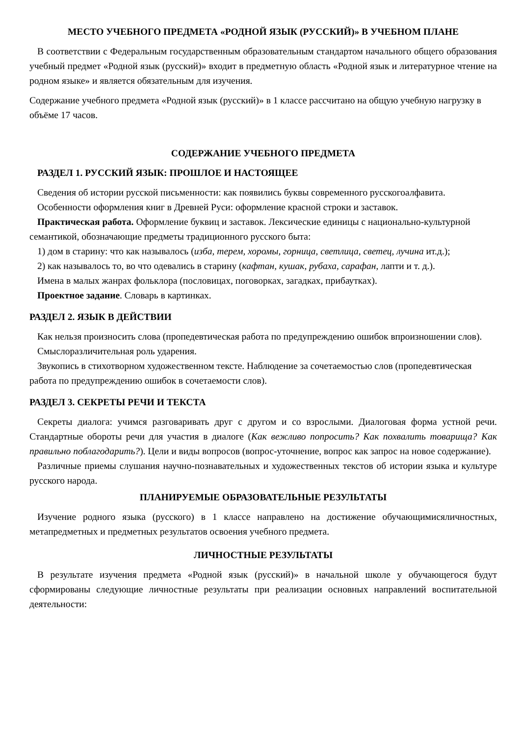МЕСТО УЧЕБНОГО ПРЕДМЕТА «РОДНОЙ ЯЗЫК (РУССКИЙ)» В УЧЕБНОМ ПЛАНЕ
В соответствии с Федеральным государственным образовательным стандартом начального общего образования учебный предмет «Родной язык (русский)» входит в предметную область «Родной язык и литературное чтение на родном языке» и является обязательным для изучения.
Содержание учебного предмета «Родной язык (русский)» в 1 классе рассчитано на общую учебную нагрузку в объёме 17 часов.
СОДЕРЖАНИЕ УЧЕБНОГО ПРЕДМЕТА
РАЗДЕЛ 1. РУССКИЙ ЯЗЫК: ПРОШЛОЕ И НАСТОЯЩЕЕ
Сведения об истории русской письменности: как появились буквы современного русскогоалфавита.
Особенности оформления книг в Древней Руси: оформление красной строки и заставок.
Практическая работа. Оформление буквиц и заставок. Лексические единицы с национально-культурной семантикой, обозначающие предметы традиционного русского быта:
1) дом в старину: что как называлось (изба, терем, хоромы, горница, светлица, светец, лучина ит.д.);
2) как называлось то, во что одевались в старину (кафтан, кушак, рубаха, сарафан, лапти и т. д.).
Имена в малых жанрах фольклора (пословицах, поговорках, загадках, прибаутках).
Проектное задание. Словарь в картинках.
РАЗДЕЛ 2. ЯЗЫК В ДЕЙСТВИИ
Как нельзя произносить слова (пропедевтическая работа по предупреждению ошибок впроизношении слов).
Смыслоразличительная роль ударения.
Звукопись в стихотворном художественном тексте. Наблюдение за сочетаемостью слов (пропедевтическая работа по предупреждению ошибок в сочетаемости слов).
РАЗДЕЛ 3. СЕКРЕТЫ РЕЧИ И ТЕКСТА
Секреты диалога: учимся разговаривать друг с другом и со взрослыми. Диалоговая форма устной речи. Стандартные обороты речи для участия в диалоге (Как вежливо попросить? Как похвалить товарища? Как правильно поблагодарить?). Цели и виды вопросов (вопрос-уточнение, вопрос как запрос на новое содержание).
Различные приемы слушания научно-познавательных и художественных текстов об истории языка и культуре русского народа.
ПЛАНИРУЕМЫЕ ОБРАЗОВАТЕЛЬНЫЕ РЕЗУЛЬТАТЫ
Изучение родного языка (русского) в 1 классе направлено на достижение обучающимисяличностных, метапредметных и предметных результатов освоения учебного предмета.
ЛИЧНОСТНЫЕ РЕЗУЛЬТАТЫ
В результате изучения предмета «Родной язык (русский)» в начальной школе у обучающегося будут сформированы следующие личностные результаты при реализации основных направлений воспитательной деятельности: